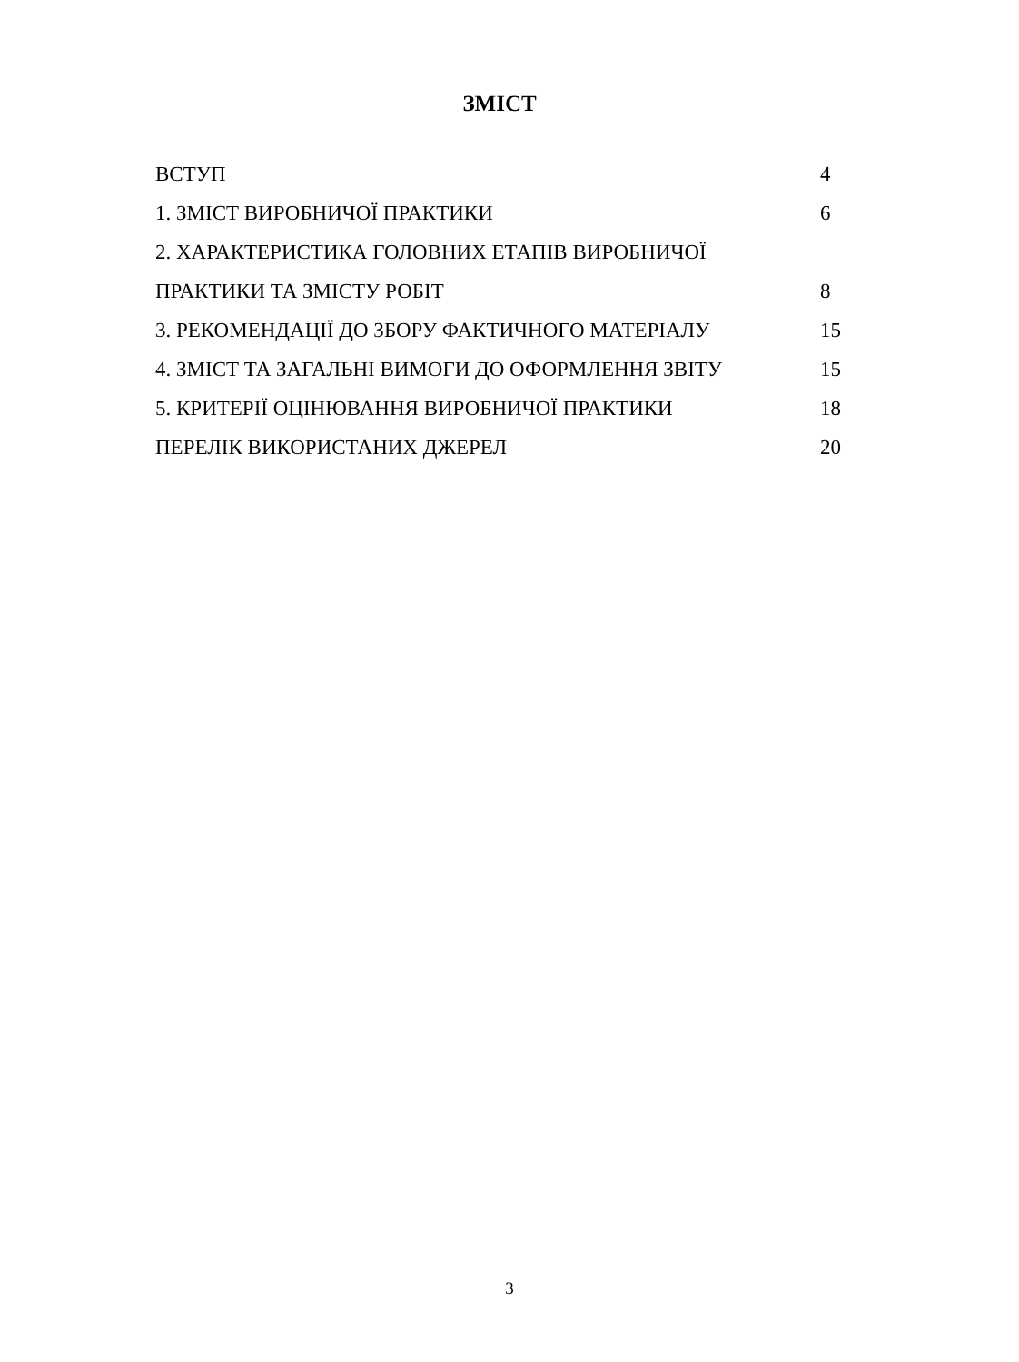ЗМІСТ
ВСТУП 4
1. ЗМІСТ ВИРОБНИЧОЇ ПРАКТИКИ 6
2. ХАРАКТЕРИСТИКА ГОЛОВНИХ ЕТАПІВ ВИРОБНИЧОЇ
ПРАКТИКИ ТА ЗМІСТУ РОБІТ 8
3. РЕКОМЕНДАЦІЇ ДО ЗБОРУ ФАКТИЧНОГО МАТЕРІАЛУ 15
4. ЗМІСТ ТА ЗАГАЛЬНІ ВИМОГИ ДО ОФОРМЛЕННЯ ЗВІТУ 15
5. КРИТЕРІЇ ОЦІНЮВАННЯ ВИРОБНИЧОЇ ПРАКТИКИ 18
ПЕРЕЛІК ВИКОРИСТАНИХ ДЖЕРЕЛ 20
3